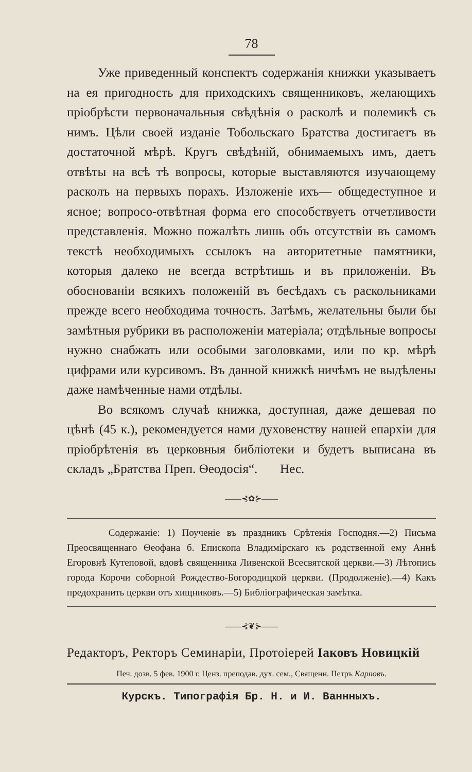78
Уже приведенный конспектъ содержанія книжки указываетъ на ея пригодность для приходскихъ священниковъ, желающихъ пріобрѣсти первоначальныя свѣдѣнія о расколѣ и полемикѣ съ нимъ. Цѣли своей изданіе Тобольскаго Братства достигаетъ въ достаточной мѣрѣ. Кругъ свѣдѣній, обнимаемыхъ имъ, даетъ отвѣты на всѣ тѣ вопросы, которые выставляются изучающему расколъ на первыхъ порахъ. Изложеніе ихъ— общедеступное и ясное; вопросо-отвѣтная форма его способствуетъ отчетливости представленія. Можно пожалѣть лишь объ отсутствіи въ самомъ текстѣ необходимыхъ ссылокъ на авторитетные памятники, которыя далеко не всегда встрѣтишь и въ приложеніи. Въ обоснованіи всякихъ положеній въ бесѣдахъ съ раскольниками прежде всего необходима точность. Затѣмъ, желательны были бы замѣтныя рубрики въ расположеніи матеріала; отдѣльные вопросы нужно снабжать или особыми заголовками, или по кр. мѣрѣ цифрами или курсивомъ. Въ данной книжкѣ ничѣмъ не выдѣлены даже намѣченные нами отдѣлы.
Во всякомъ случаѣ книжка, доступная, даже дешевая по цѣнѣ (45 к.), рекомендуется нами духовенству нашей епархіи для пріобрѣтенія въ церковныя библіотеки и будетъ выписана въ складъ „Братства Преп. Ѳеодосія“. Нес.
——⊰✿⊱——
Содержаніе: 1) Поученіе въ праздникъ Срѣтенія Господня.—2) Письма Преосвященнаго Ѳеофана б. Епископа Владимірскаго къ родственной ему Аннѣ Егоровнѣ Кутеповой, вдовѣ священника Ливенской Всесвятской церкви.—3) Лѣтопись города Корочи соборной Рождество-Богородицкой церкви. (Продолженіе).—4) Какъ предохранить церкви отъ хищниковъ.—5) Библіографическая замѣтка.
——⊰❦⊱——
Редакторъ, Ректоръ Семинаріи, Протоіерей Іаковъ Новицкій
Печ. дозв. 5 фев. 1900 г. Ценз. преподав. дух. сем., Священн. Петръ Карповъ.
Курскъ. Типографія Бр. Н. и И. Ваннныхъ.